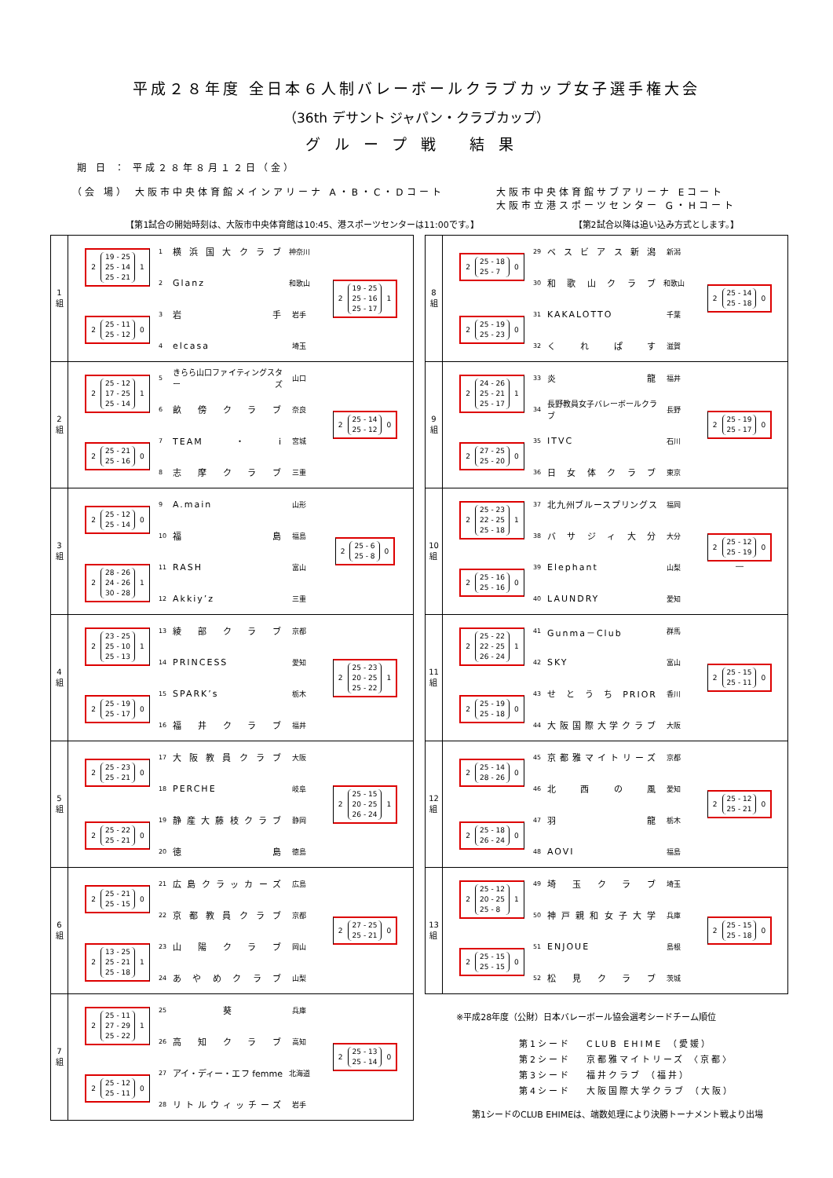平成２８年度 全日本６人制バレーボールクラブカップ女子選手権大会
（36th デサント ジャパン・クラブカップ）
グループ戦 結果
期 日 ： 平成２８年８月１２日（金）
（会 場） 大阪市中央体育館メインアリーナ A・B・C・Dコート 大阪市中央体育館サブアリーナ Eコート
大阪市立港スポーツセンター G・Hコート
【第1試合の開始時刻は、大阪市中央体育館は10:45、港スポーツセンターは11:00です。】 【第2試合以降は追い込み方式とします。】
1
組
2
19 - 25
25 - 14
25 - 21
1
1 横浜国大クラブ 神奈川
2 Glanz 和歌山
2
25 - 11
25 - 12
0
3 岩手 岩手
4 elcasa 埼玉
2
19 - 25
25 - 16
25 - 17
1
2
組
2
25 - 12
17 - 25
25 - 14
1
5 きらら山口ファイティングスターズ 山口
6 畝傍クラブ 奈良
2
25 - 21
25 - 16
0
7 TEAM・i 宮城
8 志摩クラブ 三重
2
25 - 14
25 - 12
0
3
組
2
25 - 12
25 - 14
0
9 A.main 山形
10 福島 福島
2
28 - 26
24 - 26
30 - 28
1
11 RASH 富山
12 Akkiy’z 三重
2
25 - 6
25 - 8
0
4
組
2
23 - 25
25 - 10
25 - 13
1
13 綾部クラブ 京都
14 PRINCESS 愛知
2
25 - 19
25 - 17
0
15 SPARK’s 栃木
16 福井クラブ 福井
2
25 - 23
20 - 25
25 - 22
1
5
組
2
25 - 23
25 - 21
0
17 大阪教員クラブ 大阪
18 PERCHE 岐阜
2
25 - 22
25 - 21
0
19 静産大藤枝クラブ 静岡
20 徳島 徳島
2
25 - 15
20 - 25
26 - 24
1
6
組
2
25 - 21
25 - 15
0
21 広島クラッカーズ 広島
22 京都教員クラブ 京都
2
13 - 25
25 - 21
25 - 18
1
23 山陽クラブ 岡山
24 あやめクラブ 山梨
2
27 - 25
25 - 21
0
7
組
2
25 - 11
27 - 29
25 - 22
1
25 葵 兵庫
26 高知クラブ 高知
2
25 - 12
25 - 11
0
27 アイ・ディー・エフ femme 北海道
28 リトルウィッチーズ 岩手
2
25 - 13
25 - 14
0
8
組
2
25 - 18
25 - 7
0
29 ベスビアス新潟 新潟
30 和歌山クラブ 和歌山
2
25 - 19
25 - 23
0
31 KAKALOTTO 千葉
32 くれぱす 滋賀
2
25 - 14
25 - 18
0
9
組
2
24 - 26
25 - 21
25 - 17
1
33 炎龍 福井
34 長野教員女子バレーボールクラブ 長野
2
27 - 25
25 - 20
0
35 ITVC 石川
36 日女体クラブ 東京
2
25 - 19
25 - 17
0
10
組
2
25 - 23
22 - 25
25 - 18
1
37 北九州ブルースプリングス 福岡
38 バサジィ大分 大分
2
25 - 16
25 - 16
0
39 Elephant 山梨
40 LAUNDRY 愛知
2
25 - 12
25 - 19
0
―
11
組
2
25 - 22
22 - 25
26 - 24
1
41 Gunma－Club 群馬
42 SKY 富山
2
25 - 19
25 - 18
0
43 せとうちPRIOR 香川
44 大阪国際大学クラブ 大阪
2
25 - 15
25 - 11
0
12
組
2
25 - 14
28 - 26
0
45 京都雅マイトリーズ 京都
46 北西の風 愛知
2
25 - 18
26 - 24
0
47 羽龍 栃木
48 AOVI 福島
2
25 - 12
25 - 21
0
13
組
2
25 - 12
20 - 25
25 - 8
1
49 埼玉クラブ 埼玉
50 神戸親和女子大学 兵庫
2
25 - 15
25 - 15
0
51 ENJOUE 島根
52 松見クラブ 茨城
2
25 - 15
25 - 18
0
※平成28年度（公財）日本バレーボール協会選考シードチーム順位
| 第1シード | CLUB EHIME （愛媛） |
| 第2シード | 京都雅マイトリーズ 〈京都〉 |
| 第3シード | 福井クラブ （福井） |
| 第4シード | 大阪国際大学クラブ （大阪） |
第1シードのCLUB EHIMEは、端数処理により決勝トーナメント戦より出場